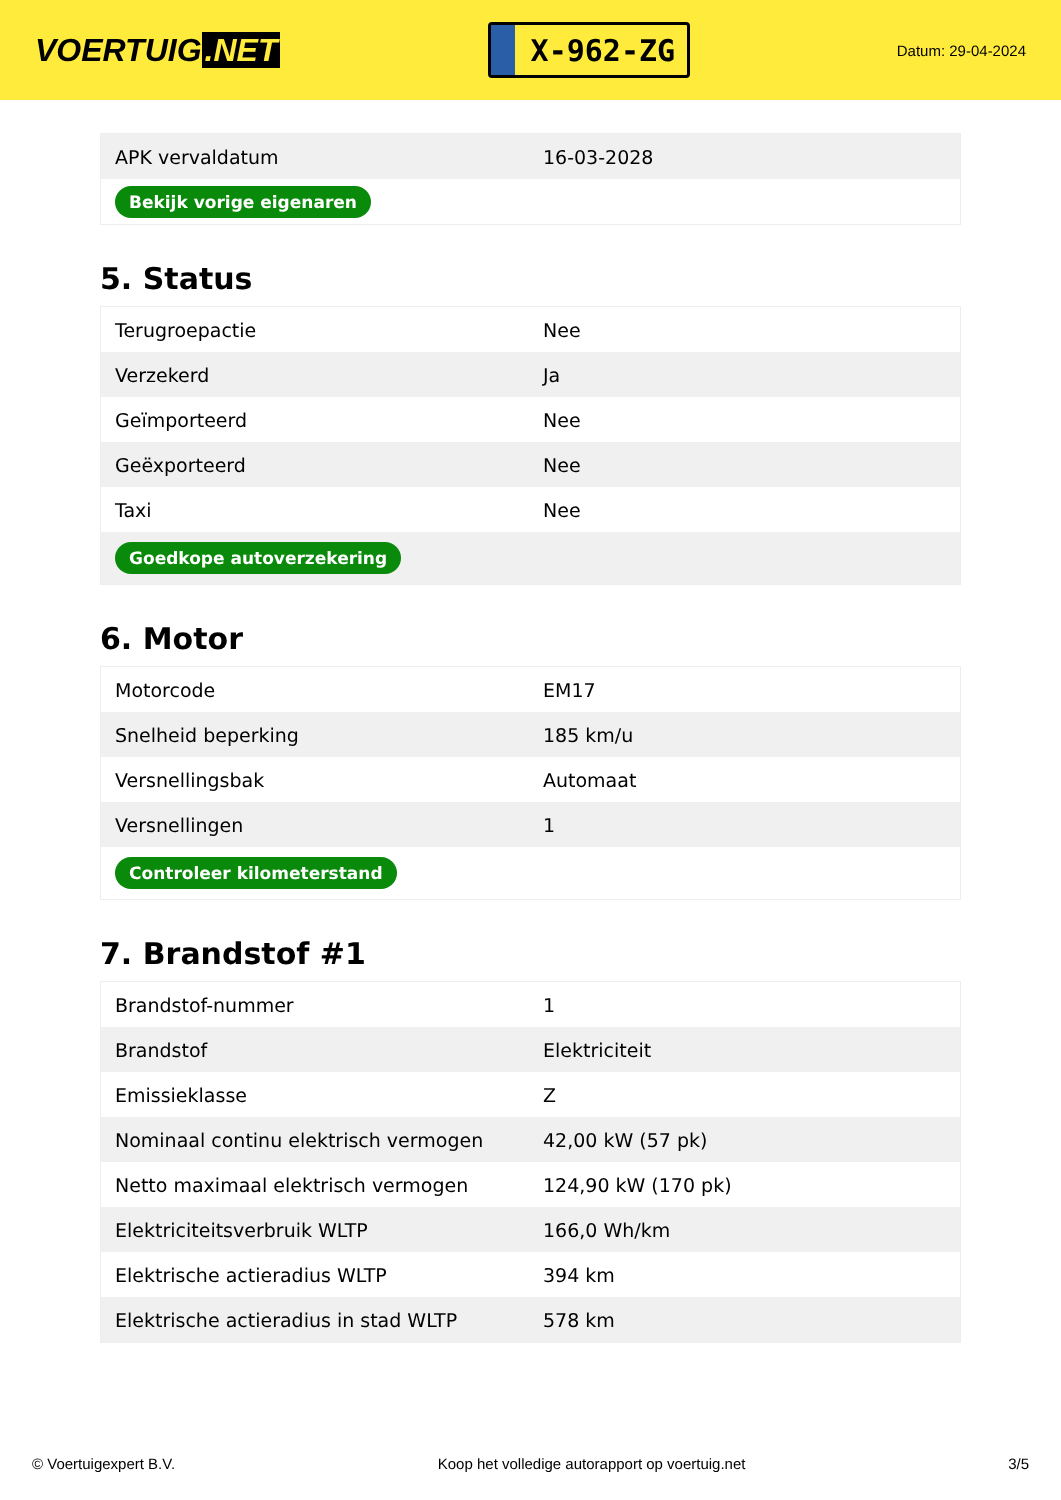VOERTUIG.NET
X-962-ZG
Datum: 29-04-2024
| APK vervaldatum | 16-03-2028 |
| Bekijk vorige eigenaren | |
5. Status
| Terugroepactie | Nee |
| Verzekerd | Ja |
| Geïmporteerd | Nee |
| Geëxporteerd | Nee |
| Taxi | Nee |
| Goedkope autoverzekering | |
6. Motor
| Motorcode | EM17 |
| Snelheid beperking | 185 km/u |
| Versnellingsbak | Automaat |
| Versnellingen | 1 |
| Controleer kilometerstand | |
7. Brandstof #1
| Brandstof-nummer | 1 |
| Brandstof | Elektriciteit |
| Emissieklasse | Z |
| Nominaal continu elektrisch vermogen | 42,00 kW (57 pk) |
| Netto maximaal elektrisch vermogen | 124,90 kW (170 pk) |
| Elektriciteitsverbruik WLTP | 166,0 Wh/km |
| Elektrische actieradius WLTP | 394 km |
| Elektrische actieradius in stad WLTP | 578 km |
© Voertuigexpert B.V. Koop het volledige autorapport op voertuig.net 3/5